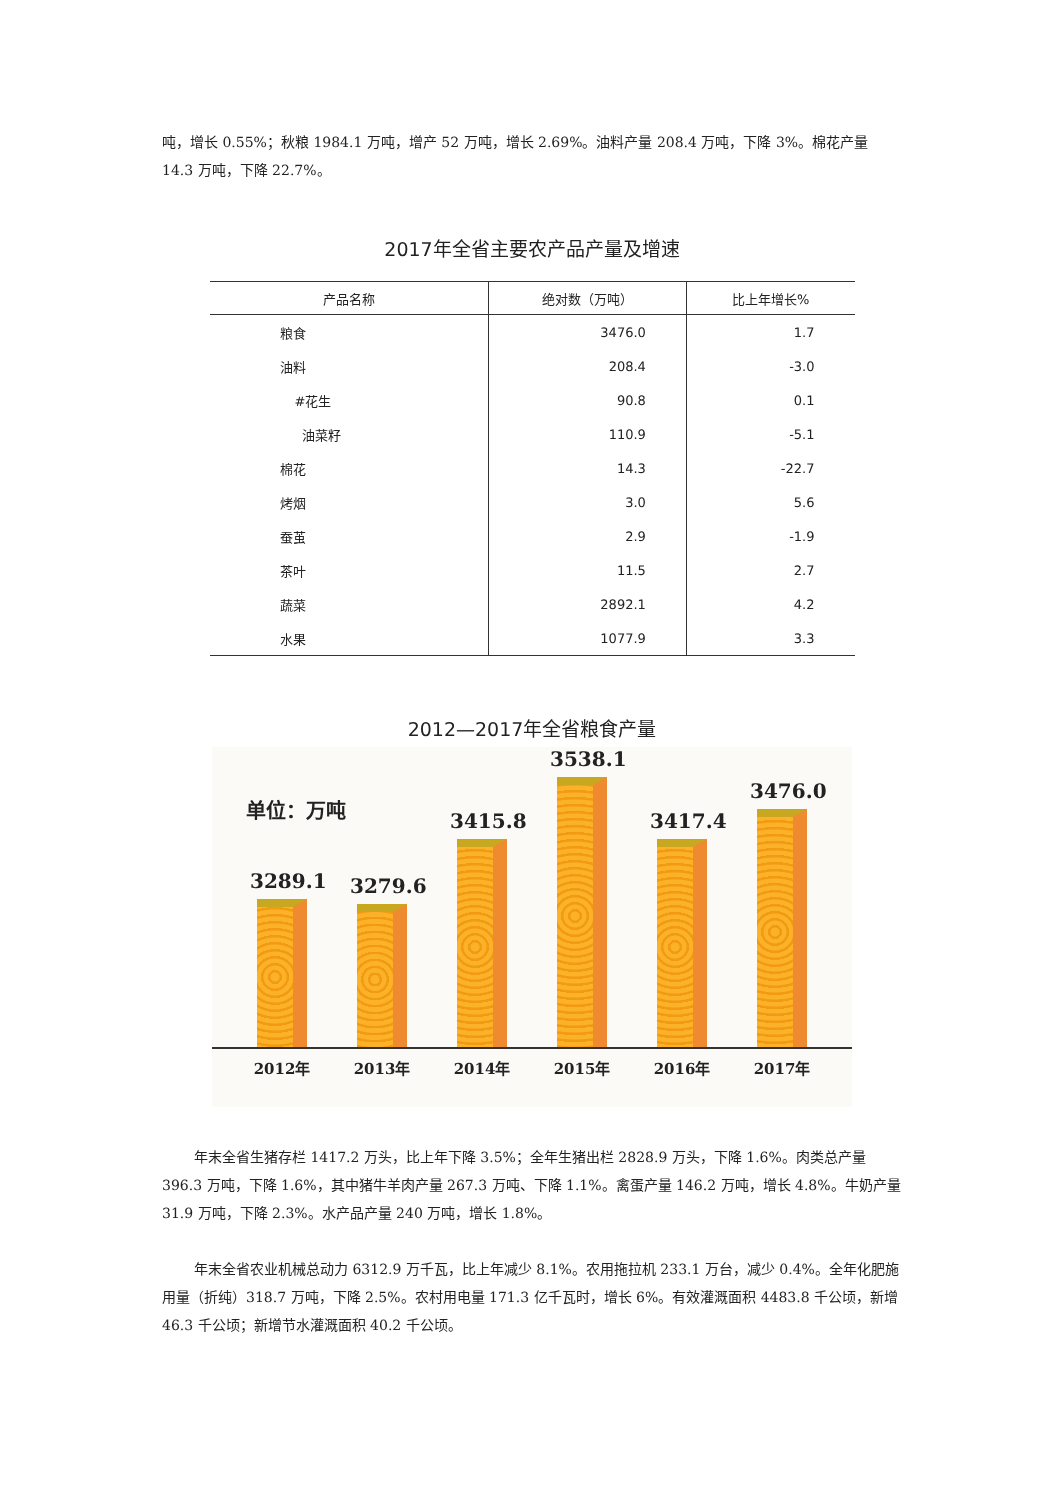吨，增长 0.55%；秋粮 1984.1 万吨，增产 52 万吨，增长 2.69%。油料产量 208.4 万吨，下降 3%。棉花产量 14.3 万吨，下降 22.7%。
2017年全省主要农产品产量及增速
| 产品名称 | 绝对数（万吨） | 比上年增长% |
| --- | --- | --- |
| 粮食 | 3476.0 | 1.7 |
| 油料 | 208.4 | -3.0 |
| #花生 | 90.8 | 0.1 |
| 油菜籽 | 110.9 | -5.1 |
| 棉花 | 14.3 | -22.7 |
| 烤烟 | 3.0 | 5.6 |
| 蚕茧 | 2.9 | -1.9 |
| 茶叶 | 11.5 | 2.7 |
| 蔬菜 | 2892.1 | 4.2 |
| 水果 | 1077.9 | 3.3 |
2012—2017年全省粮食产量
单位：万吨
3289.1
3279.6
3415.8
3538.1
3417.4
3476.0
2012年 2013年 2014年 2015年 2016年 2017年
年末全省生猪存栏 1417.2 万头，比上年下降 3.5%；全年生猪出栏 2828.9 万头，下降 1.6%。肉类总产量 396.3 万吨，下降 1.6%，其中猪牛羊肉产量 267.3 万吨、下降 1.1%。禽蛋产量 146.2 万吨，增长 4.8%。牛奶产量 31.9 万吨，下降 2.3%。水产品产量 240 万吨，增长 1.8%。
年末全省农业机械总动力 6312.9 万千瓦，比上年减少 8.1%。农用拖拉机 233.1 万台，减少 0.4%。全年化肥施用量（折纯）318.7 万吨，下降 2.5%。农村用电量 171.3 亿千瓦时，增长 6%。有效灌溉面积 4483.8 千公顷，新增 46.3 千公顷；新增节水灌溉面积 40.2 千公顷。